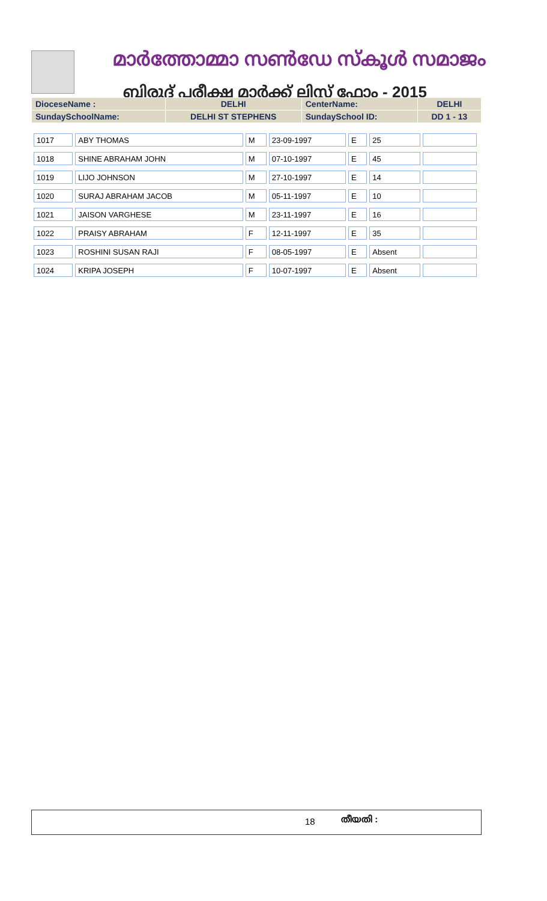മാർത്തോമ്മാ സൺഡേ സ്കൂൾ സമാജം
ബിരുദ് പരീക്ഷ മാർക്ക് ലിസ്റ്റ് ഫോം - 2015
| DioceseName : | DELHI | CenterName: | DELHI |
| SundaySchoolName: | DELHI ST STEPHENS | SundaySchool ID: | DD 1 - 13 |
| 1017 | ABY THOMAS | M | 23-09-1997 | E | 25 | |
| 1018 | SHINE ABRAHAM JOHN | M | 07-10-1997 | E | 45 | |
| 1019 | LIJO JOHNSON | M | 27-10-1997 | E | 14 | |
| 1020 | SURAJ ABRAHAM JACOB | M | 05-11-1997 | E | 10 | |
| 1021 | JAISON VARGHESE | M | 23-11-1997 | E | 16 | |
| 1022 | PRAISY ABRAHAM | F | 12-11-1997 | E | 35 | |
| 1023 | ROSHINI SUSAN RAJI | F | 08-05-1997 | E | Absent | |
| 1024 | KRIPA JOSEPH | F | 10-07-1997 | E | Absent | |
18 തീയതി :